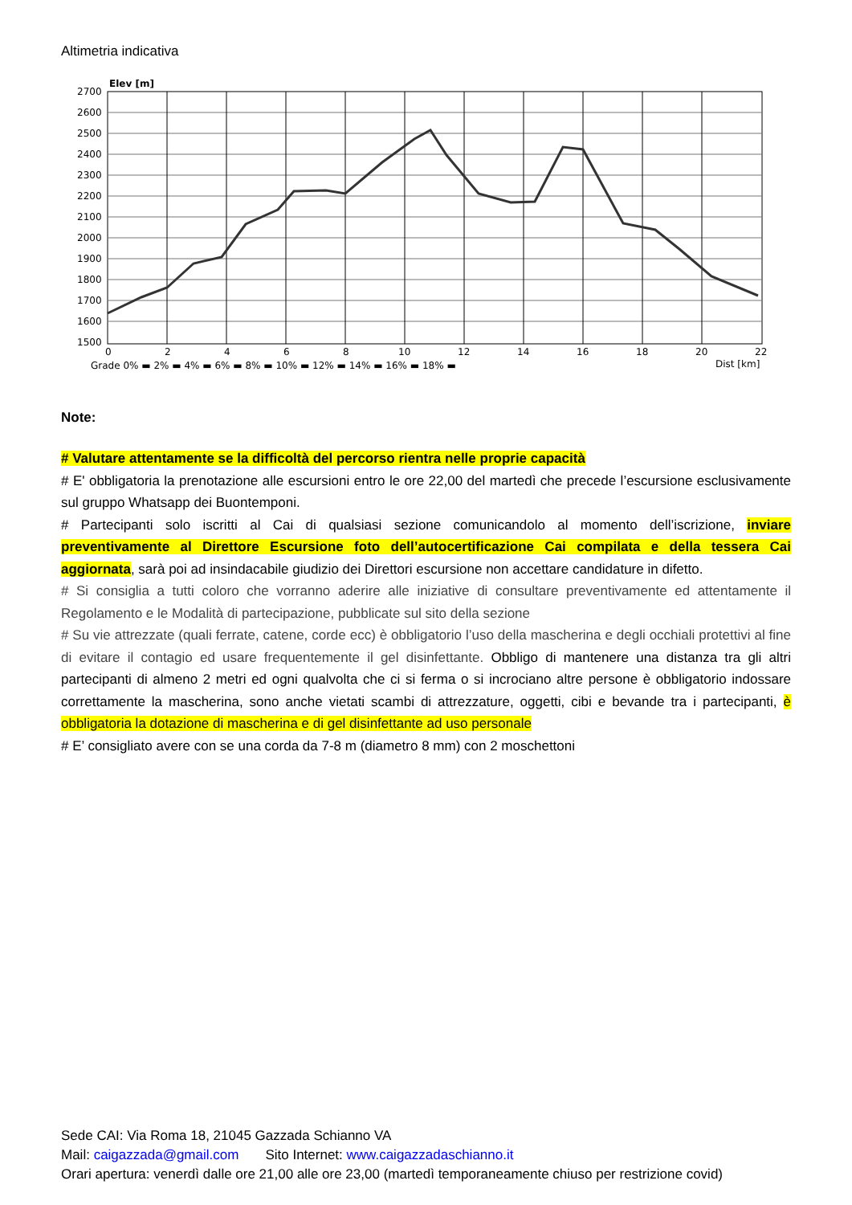Altimetria indicativa
Elev [m]
2700
2600
2500
2400
2300
2200
2100
2000
1900
1800
1700
1600
1500
0
2
4
6
8
10
12
14
16
18
20
22
Grade 0% ▬ 2% ▬ 4% ▬ 6% ▬ 8% ▬ 10% ▬ 12% ▬ 14% ▬ 16% ▬ 18% ▬
Dist [km]
Note:
# Valutare attentamente se la difficoltà del percorso rientra nelle proprie capacità
# E' obbligatoria la prenotazione alle escursioni entro le ore 22,00 del martedì che precede l’escursione esclusivamente sul gruppo Whatsapp dei Buontemponi.
# Partecipanti solo iscritti al Cai di qualsiasi sezione comunicandolo al momento dell’iscrizione, inviare preventivamente al Direttore Escursione foto dell’autocertificazione Cai compilata e della tessera Cai aggiornata, sarà poi ad insindacabile giudizio dei Direttori escursione non accettare candidature in difetto.
# Si consiglia a tutti coloro che vorranno aderire alle iniziative di consultare preventivamente ed attentamente il Regolamento e le Modalità di partecipazione, pubblicate sul sito della sezione
# Su vie attrezzate (quali ferrate, catene, corde ecc) è obbligatorio l’uso della mascherina e degli occhiali protettivi al fine di evitare il contagio ed usare frequentemente il gel disinfettante. Obbligo di mantenere una distanza tra gli altri partecipanti di almeno 2 metri ed ogni qualvolta che ci si ferma o si incrociano altre persone è obbligatorio indossare correttamente la mascherina, sono anche vietati scambi di attrezzature, oggetti, cibi e bevande tra i partecipanti, è obbligatoria la dotazione di mascherina e di gel disinfettante ad uso personale
# E’ consigliato avere con se una corda da 7-8 m (diametro 8 mm) con 2 moschettoni
Sede CAI: Via Roma 18, 21045 Gazzada Schianno VA
Mail: caigazzada@gmail.com Sito Internet: www.caigazzadaschianno.it
Orari apertura: venerdì dalle ore 21,00 alle ore 23,00 (martedì temporaneamente chiuso per restrizione covid)